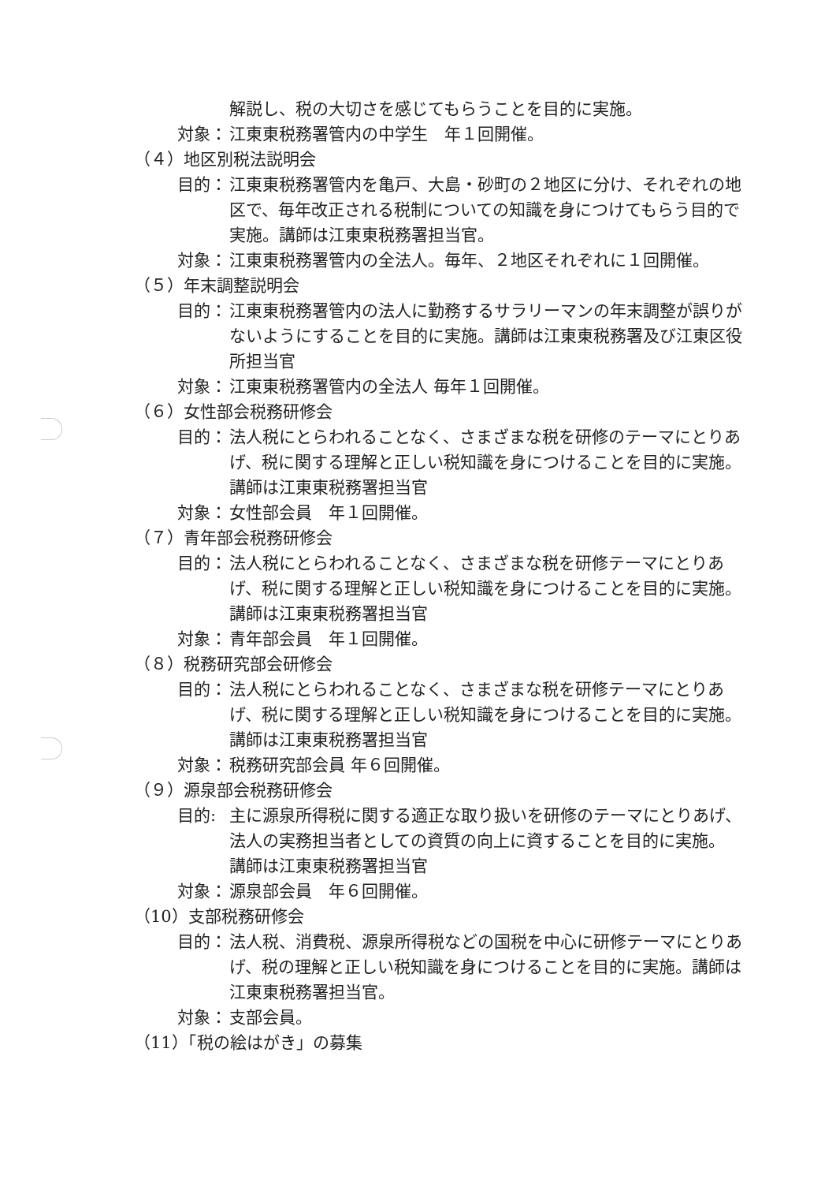解説し、税の大切さを感じてもらうことを目的に実施。
対象： 江東東税務署管内の中学生　年１回開催。
（４）地区別税法説明会
目的： 江東東税務署管内を亀戸、大島・砂町の２地区に分け、それぞれの地区で、毎年改正される税制についての知識を身につけてもらう目的で実施。講師は江東東税務署担当官。
対象： 江東東税務署管内の全法人。毎年、２地区それぞれに１回開催。
（５）年末調整説明会
目的： 江東東税務署管内の法人に勤務するサラリーマンの年末調整が誤りがないようにすることを目的に実施。講師は江東東税務署及び江東区役所担当官
対象： 江東東税務署管内の全法人 毎年１回開催。
（６）女性部会税務研修会
目的： 法人税にとらわれることなく、さまざまな税を研修のテーマにとりあげ、税に関する理解と正しい税知識を身につけることを目的に実施。
講師は江東東税務署担当官
対象： 女性部会員　年１回開催。
（７）青年部会税務研修会
目的： 法人税にとらわれることなく、さまざまな税を研修テーマにとりあげ、税に関する理解と正しい税知識を身につけることを目的に実施。
講師は江東東税務署担当官
対象： 青年部会員　年１回開催。
（８）税務研究部会研修会
目的： 法人税にとらわれることなく、さまざまな税を研修テーマにとりあげ、税に関する理解と正しい税知識を身につけることを目的に実施。
講師は江東東税務署担当官
対象： 税務研究部会員 年６回開催。
（９）源泉部会税務研修会
目的: 主に源泉所得税に関する適正な取り扱いを研修のテーマにとりあげ、法人の実務担当者としての資質の向上に資することを目的に実施。
講師は江東東税務署担当官
対象： 源泉部会員　年６回開催。
（10）支部税務研修会
目的： 法人税、消費税、源泉所得税などの国税を中心に研修テーマにとりあげ、税の理解と正しい税知識を身につけることを目的に実施。講師は江東東税務署担当官。
対象： 支部会員。
（11）「税の絵はがき」の募集